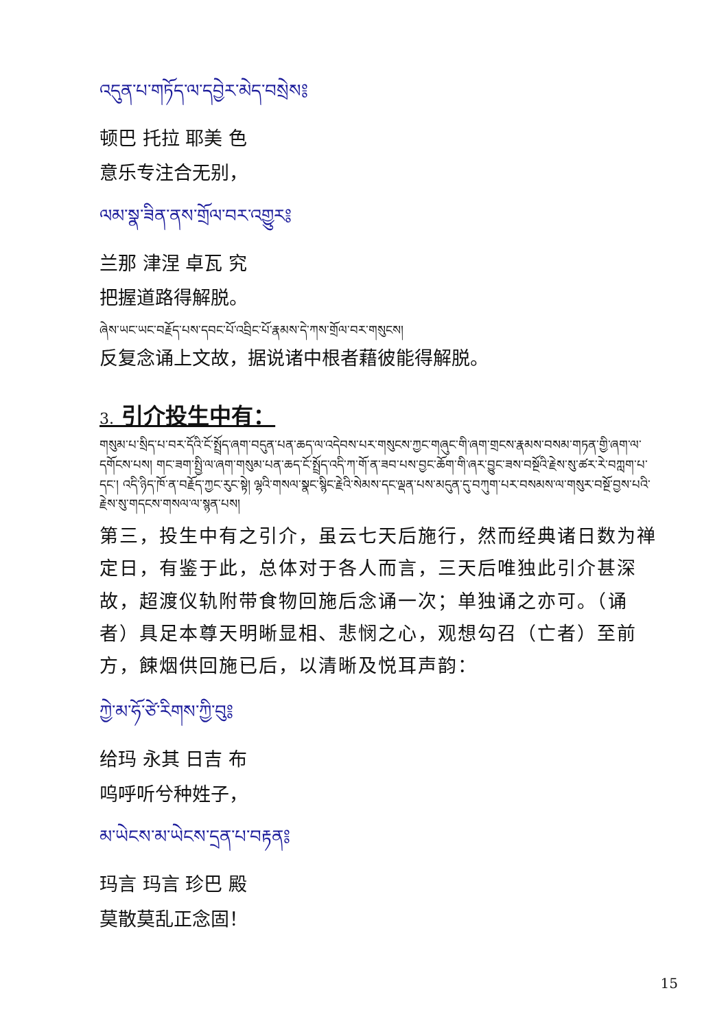འདུན་པ་གཏོད་ལ་དབྱེར་མེད་བསྲེས༔
顿巴 托拉 耶美 色
意乐专注合无别，
ལམ་སྣ་ཟིན་ནས་གྲོལ་བར་འགྱུར༔
兰那 津涅 卓瓦 究
把握道路得解脱。
ཞེས་ཡང་ཡང་བརྗོད་པས་དབང་པོ་འབྲིང་པོ་རྣམས་དེ་ཀས་གྲོལ་བར་གསུངས།
反复念诵上文故，据说诸中根者藉彼能得解脱。
3. 引介投生中有：
གསུམ་པ་སྲིད་པ་བར་དོའི་ངོ་སྤྲོད་ཞག་བདུན་པན་ཆད་ལ་འདེབས་པར་གསུངས་ཀྱང་གཞུང་གི་ཞག་གྲངས་རྣམས་བསམ་གཏན་གྱི་ཞག་ལ་དགོངས་པས། གང་ཟག་སྤྱི་ལ་ཞག་གསུམ་པན་ཆད་ངོ་སྤྲོད་འདི་ཀ་གོ་ན་ཟབ་པས་བྱང་ཆོག་གི་ཞར་བྱུང་ཟས་བསྔོའི་རྗེས་སུ་ཚར་རེ་བཀླག་པ་དང་། འདི་ཉིད་ཁོ་ན་བརྗོད་ཀྱང་རུང་སྟེ། ལྷའི་གསལ་སྣང་སྙིང་རྗེའི་སེམས་དང་ལྡན་པས་མདུན་དུ་བཀུག་པར་བསམས་ལ་གསུར་བསྔོ་བྱས་པའི་རྗེས་སུ་གདངས་གསལ་ལ་སྙན་པས།
第三，投生中有之引介，虽云七天后施行，然而经典诸日数为禅定日，有鉴于此，总体对于各人而言，三天后唯独此引介甚深故，超渡仪轨附带食物回施后念诵一次；单独诵之亦可。（诵者）具足本尊天明晰显相、悲悯之心，观想勾召（亡者）至前方，餗烟供回施已后，以清晰及悦耳声韵：
ཀྱེ་མ་ཧོ་ཙེ་རིགས་ཀྱི་བུ༔
给玛 永其 日吉 布
呜呼听兮种姓子，
མ་ཡེངས་མ་ཡེངས་དྲན་པ་བརྟན༔
玛言 玛言 珍巴 殿
莫散莫乱正念固！
15